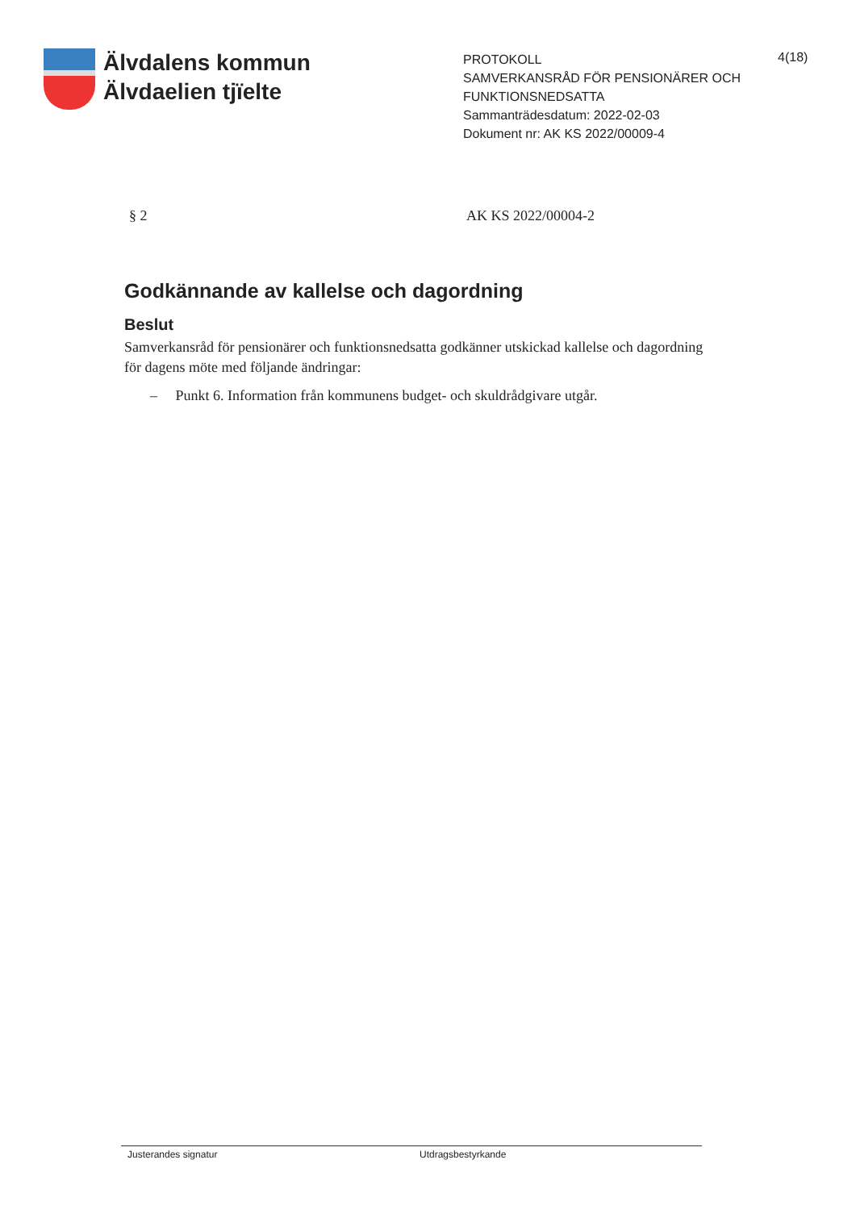Älvdalens kommun
Älvdaelien tjïelte
PROTOKOLL
SAMVERKANSRÅD FÖR PENSIONÄRER OCH FUNKTIONSNEDSATTA
Sammanträdesdatum: 2022-02-03
Dokument nr: AK KS 2022/00009-4
4(18)
§ 2 AK KS 2022/00004-2
Godkännande av kallelse och dagordning
Beslut
Samverkansråd för pensionärer och funktionsnedsatta godkänner utskickad kallelse och dagordning för dagens möte med följande ändringar:
– Punkt 6. Information från kommunens budget- och skuldrådgivare utgår.
Justerandes signatur Utdragsbestyrkande